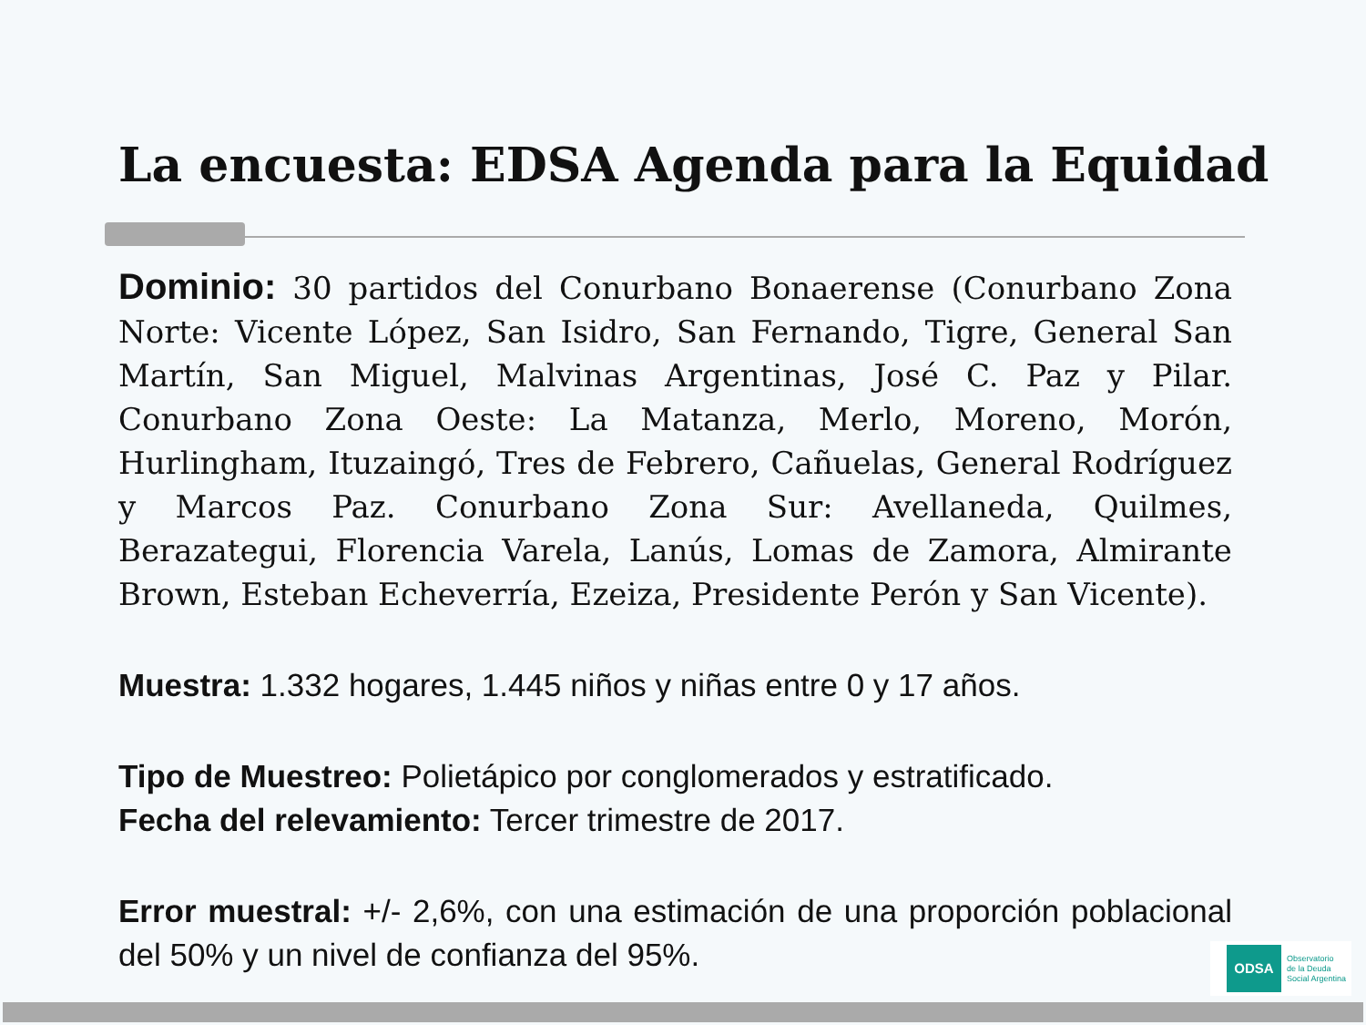La encuesta: EDSA Agenda para la Equidad
Dominio: 30 partidos del Conurbano Bonaerense (Conurbano Zona Norte: Vicente López, San Isidro, San Fernando, Tigre, General San Martín, San Miguel, Malvinas Argentinas, José C. Paz y Pilar. Conurbano Zona Oeste: La Matanza, Merlo, Moreno, Morón, Hurlingham, Ituzaingó, Tres de Febrero, Cañuelas, General Rodríguez y Marcos Paz. Conurbano Zona Sur: Avellaneda, Quilmes, Berazategui, Florencia Varela, Lanús, Lomas de Zamora, Almirante Brown, Esteban Echeverría, Ezeiza, Presidente Perón y San Vicente).
Muestra: 1.332 hogares, 1.445 niños y niñas entre 0 y 17 años.
Tipo de Muestreo: Polietápico por conglomerados y estratificado.
Fecha del relevamiento: Tercer trimestre de 2017.
Error muestral: +/- 2,6%, con una estimación de una proporción poblacional del 50% y un nivel de confianza del 95%.
ODSA
Observatorio
de la Deuda
Social Argentina